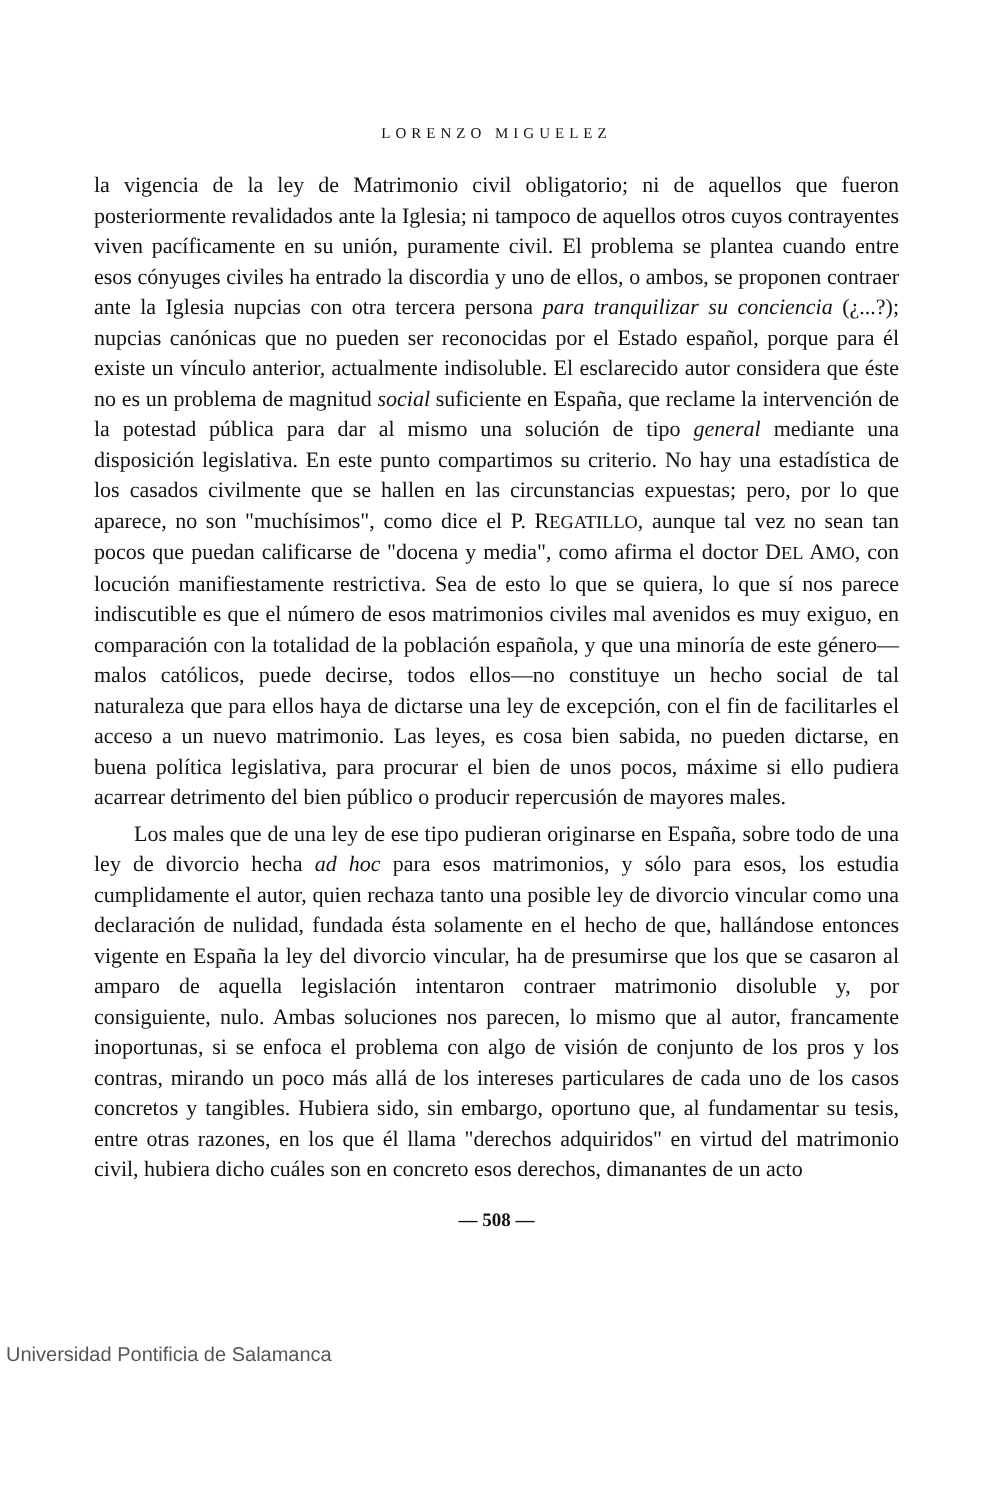LORENZO MIGUELEZ
la vigencia de la ley de Matrimonio civil obligatorio; ni de aquellos que fueron posteriormente revalidados ante la Iglesia; ni tampoco de aquellos otros cuyos contrayentes viven pacíficamente en su unión, puramente civil. El problema se plantea cuando entre esos cónyuges civiles ha entrado la discordia y uno de ellos, o ambos, se proponen contraer ante la Iglesia nupcias con otra tercera persona para tranquilizar su conciencia (¿...?); nupcias canónicas que no pueden ser reconocidas por el Estado español, porque para él existe un vínculo anterior, actualmente indisoluble. El esclarecido autor considera que éste no es un problema de magnitud social suficiente en España, que reclame la intervención de la potestad pública para dar al mismo una solución de tipo general mediante una disposición legislativa. En este punto compartimos su criterio. No hay una estadística de los casados civilmente que se hallen en las circunstancias expuestas; pero, por lo que aparece, no son "muchísimos", como dice el P. REGATILLO, aunque tal vez no sean tan pocos que puedan calificarse de "docena y media", como afirma el doctor DEL AMO, con locución manifiestamente restrictiva. Sea de esto lo que se quiera, lo que sí nos parece indiscutible es que el número de esos matrimonios civiles mal avenidos es muy exiguo, en comparación con la totalidad de la población española, y que una minoría de este género—malos católicos, puede decirse, todos ellos—no constituye un hecho social de tal naturaleza que para ellos haya de dictarse una ley de excepción, con el fin de facilitarles el acceso a un nuevo matrimonio. Las leyes, es cosa bien sabida, no pueden dictarse, en buena política legislativa, para procurar el bien de unos pocos, máxime si ello pudiera acarrear detrimento del bien público o producir repercusión de mayores males.
Los males que de una ley de ese tipo pudieran originarse en España, sobre todo de una ley de divorcio hecha ad hoc para esos matrimonios, y sólo para esos, los estudia cumplidamente el autor, quien rechaza tanto una posible ley de divorcio vincular como una declaración de nulidad, fundada ésta solamente en el hecho de que, hallándose entonces vigente en España la ley del divorcio vincular, ha de presumirse que los que se casaron al amparo de aquella legislación intentaron contraer matrimonio disoluble y, por consiguiente, nulo. Ambas soluciones nos parecen, lo mismo que al autor, francamente inoportunas, si se enfoca el problema con algo de visión de conjunto de los pros y los contras, mirando un poco más allá de los intereses particulares de cada uno de los casos concretos y tangibles. Hubiera sido, sin embargo, oportuno que, al fundamentar su tesis, entre otras razones, en los que él llama "derechos adquiridos" en virtud del matrimonio civil, hubiera dicho cuáles son en concreto esos derechos, dimanantes de un acto
— 508 —
Universidad Pontificia de Salamanca